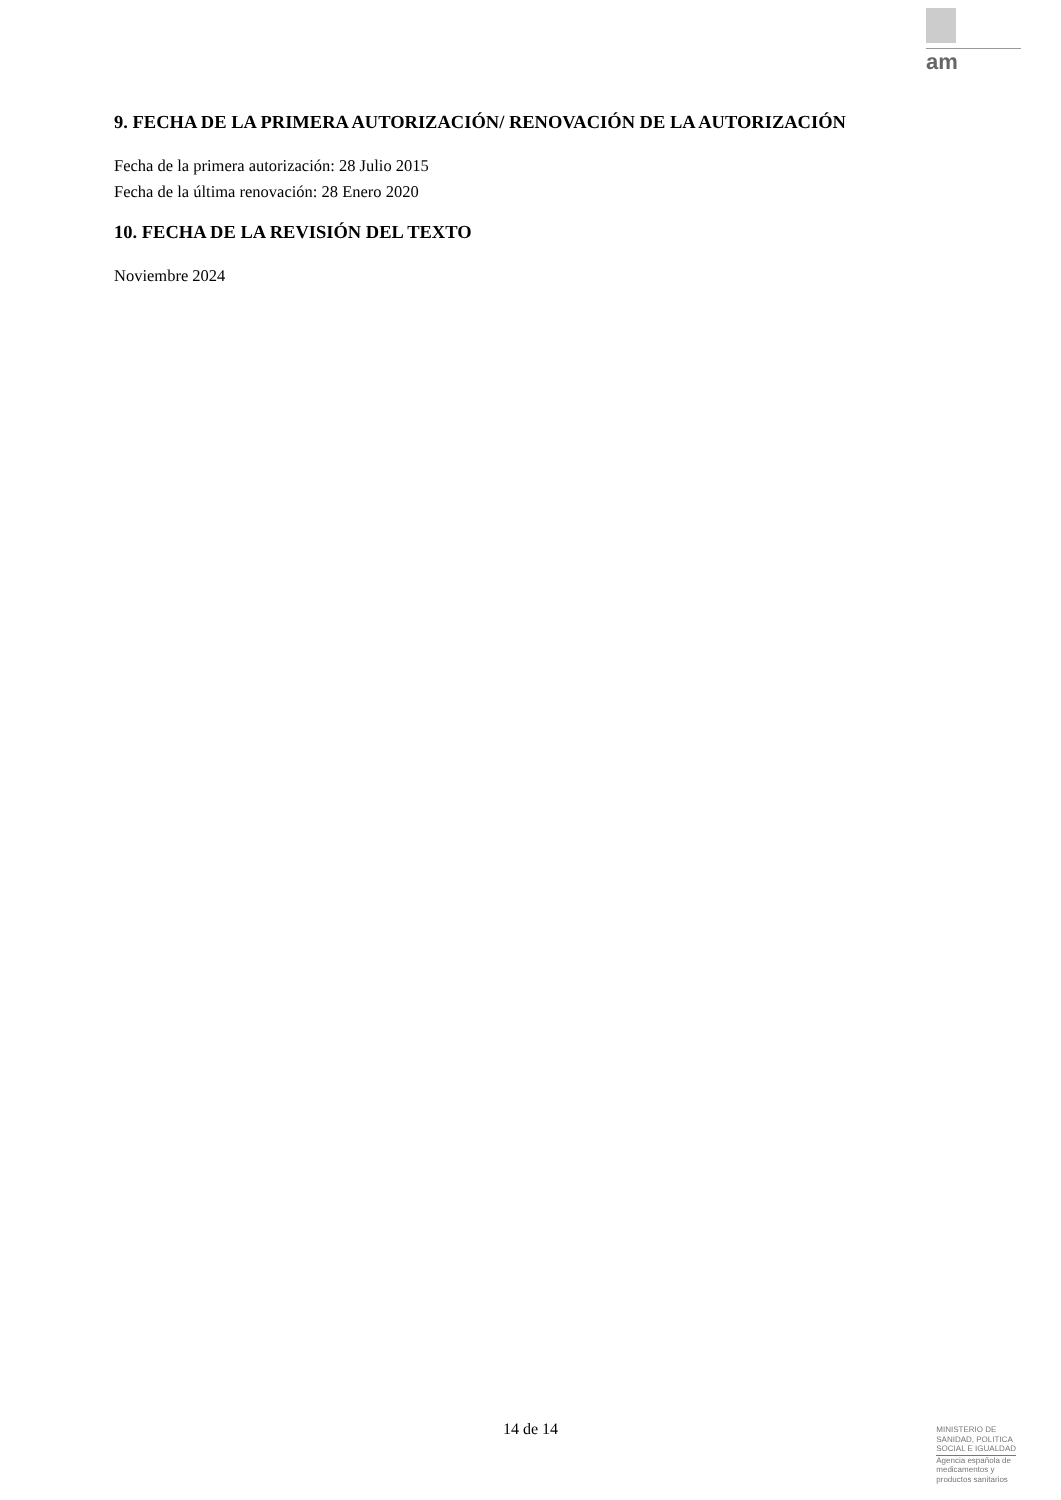am
9. FECHA DE LA PRIMERA AUTORIZACIÓN/ RENOVACIÓN DE LA AUTORIZACIÓN
Fecha de la primera autorización: 28 Julio 2015
Fecha de la última renovación: 28 Enero 2020
10. FECHA DE LA REVISIÓN DEL TEXTO
Noviembre 2024
14 de 14
MINISTERIO DE
SANIDAD, POLITICA
SOCIAL E IGUALDAD
Agencia española de
medicamentos y
productos sanitarios